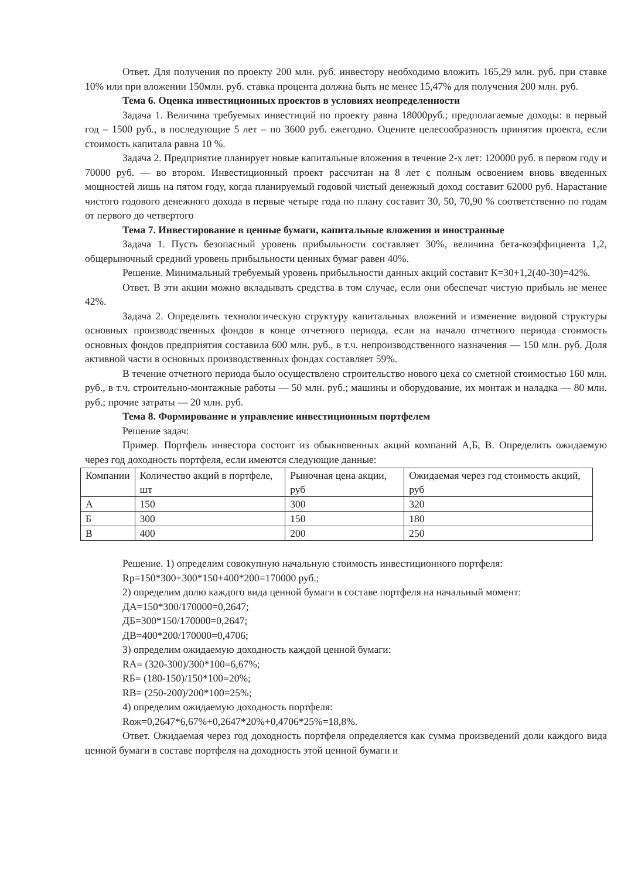Ответ. Для получения по проекту 200 млн. руб. инвестору необходимо вложить 165,29 млн. руб. при ставке 10% или при вложении 150млн. руб. ставка процента должна быть не менее 15,47% для получения 200 млн. руб.
Тема 6. Оценка инвестиционных проектов в условиях неопределенности
Задача 1. Величина требуемых инвестиций по проекту равна 18000руб.; предполагаемые доходы: в первый год – 1500 руб., в последующие 5 лет – по 3600 руб. ежегодно. Оцените целесообразность принятия проекта, если стоимость капитала равна 10 %.
Задача 2. Предприятие планирует новые капитальные вложения в течение 2-х лет: 120000 руб. в первом году и 70000 руб. — во втором. Инвестиционный проект рассчитан на 8 лет с полным освоением вновь введенных мощностей лишь на пятом году, когда планируемый годовой чистый денежный доход составит 62000 руб. Нарастание чистого годового денежного дохода в первые четыре года по плану составит 30, 50, 70,90 % соответственно по годам от первого до четвертого
Тема 7. Инвестирование в ценные бумаги, капитальные вложения и иностранные
Задача 1. Пусть безопасный уровень прибыльности составляет 30%, величина бета-коэффициента 1,2, общерыночный средний уровень прибыльности ценных бумаг равен 40%.
Решение. Минимальный требуемый уровень прибыльности данных акций составит К=30+1,2(40-30)=42%.
Ответ. В эти акции можно вкладывать средства в том случае, если они обеспечат чистую прибыль не менее 42%.
Задача 2. Определить технологическую структуру капитальных вложений и изменение видовой структуры основных производственных фондов в конце отчетного периода, если на начало отчетного периода стоимость основных фондов предприятия составила 600 млн. руб., в т.ч. непроизводственного назначения — 150 млн. руб. Доля активной части в основных производственных фондах составляет 59%.
В течение отчетного периода было осуществлено строительство нового цеха со сметной стоимостью 160 млн. руб., в т.ч. строительно-монтажные работы — 50 млн. руб.; машины и оборудование, их монтаж и наладка — 80 млн. руб.; прочие затраты — 20 млн. руб.
Тема 8. Формирование и управление инвестиционным портфелем
Решение задач:
Пример. Портфель инвестора состоит из обыкновенных акций компаний А,Б, В. Определить ожидаемую через год доходность портфеля, если имеются следующие данные:
| Компании | Количество акций в портфеле, шт | Рыночная цена акции, руб | Ожидаемая через год стоимость акций, руб |
| А | 150 | 300 | 320 |
| Б | 300 | 150 | 180 |
| В | 400 | 200 | 250 |
Решение. 1) определим совокупную начальную стоимость инвестиционного портфеля:
Rp=150*300+300*150+400*200=170000 руб.;
2) определим долю каждого вида ценной бумаги в составе портфеля на начальный момент:
ДА=150*300/170000=0,2647;
ДБ=300*150/170000=0,2647;
ДВ=400*200/170000=0,4706;
3) определим ожидаемую доходность каждой ценной бумаги:
RА= (320-300)/300*100=6,67%;
RБ= (180-150)/150*100=20%;
RВ= (250-200)/200*100=25%;
4) определим ожидаемую доходность портфеля:
Rож=0,2647*6,67%+0,2647*20%+0,4706*25%=18,8%.
Ответ. Ожидаемая через год доходность портфеля определяется как сумма произведений доли каждого вида ценной бумаги в составе портфеля на доходность этой ценной бумаги и